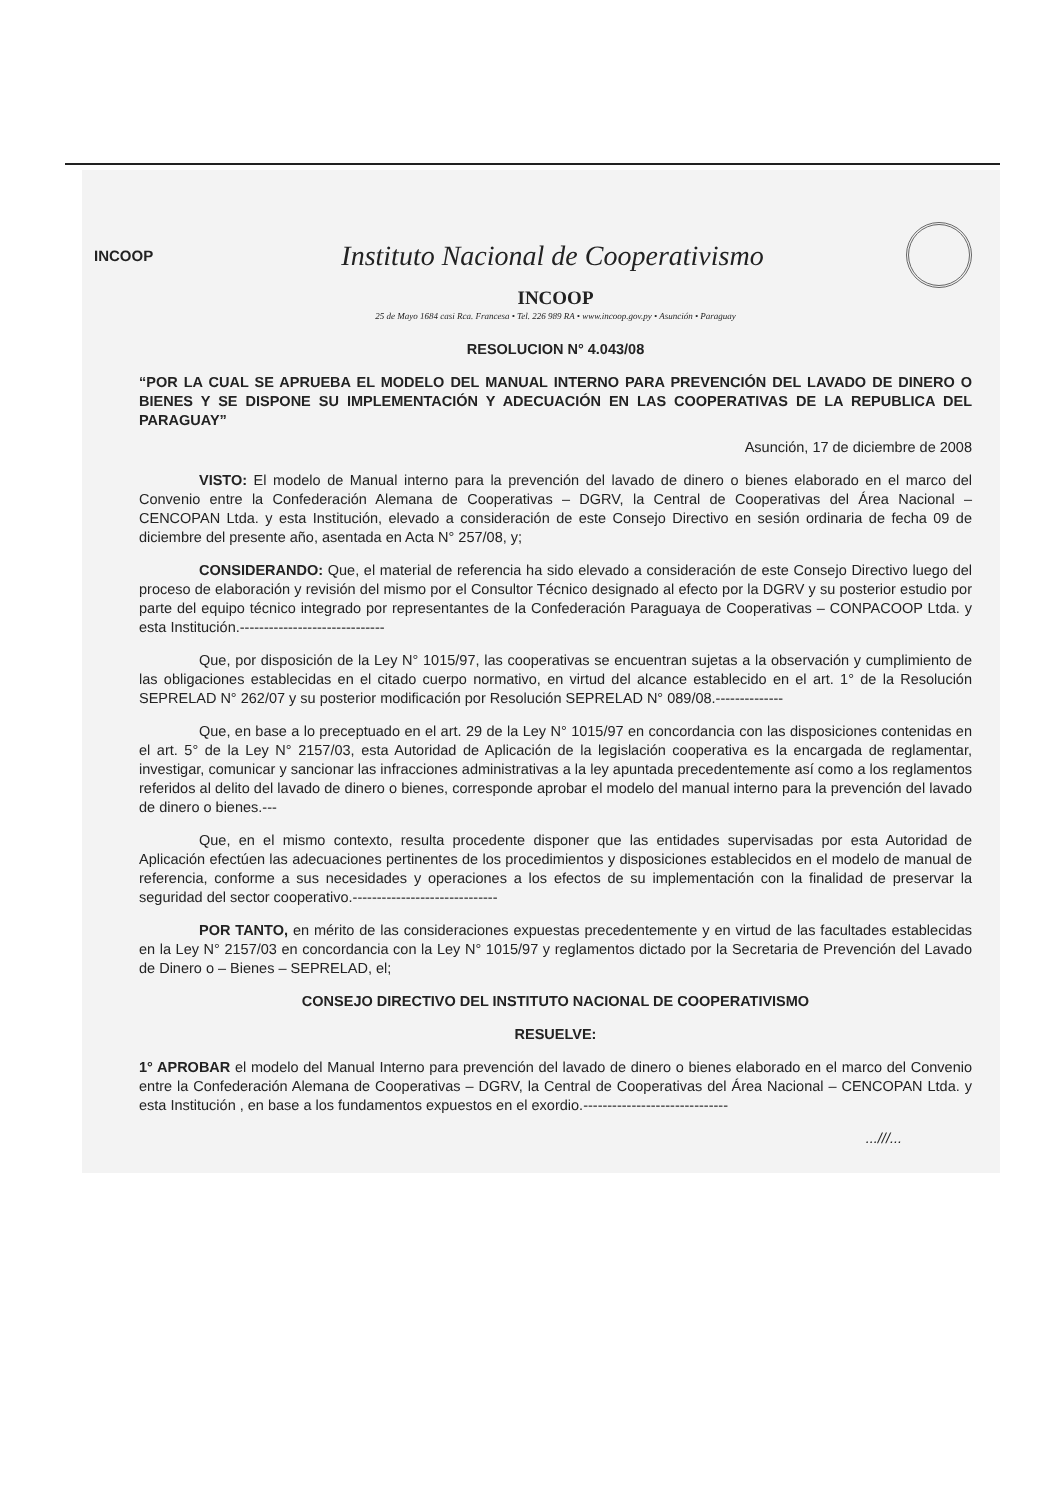INCOOP
Instituto Nacional de Cooperativismo
INCOOP
25 de Mayo 1684 casi Rca. Francesa • Tel. 226 989 RA • www.incoop.gov.py • Asunción • Paraguay
RESOLUCION N° 4.043/08
“POR LA CUAL SE APRUEBA EL MODELO DEL MANUAL INTERNO PARA PREVENCIÓN DEL LAVADO DE DINERO O BIENES Y SE DISPONE SU IMPLEMENTACIÓN Y ADECUACIÓN EN LAS COOPERATIVAS DE LA REPUBLICA DEL PARAGUAY”
Asunción, 17 de diciembre de 2008
VISTO: El modelo de Manual interno para la prevención del lavado de dinero o bienes elaborado en el marco del Convenio entre la Confederación Alemana de Cooperativas – DGRV, la Central de Cooperativas del Área Nacional – CENCOPAN Ltda. y esta Institución, elevado a consideración de este Consejo Directivo en sesión ordinaria de fecha 09 de diciembre del presente año, asentada en Acta N° 257/08, y;
CONSIDERANDO: Que, el material de referencia ha sido elevado a consideración de este Consejo Directivo luego del proceso de elaboración y revisión del mismo por el Consultor Técnico designado al efecto por la DGRV y su posterior estudio por parte del equipo técnico integrado por representantes de la Confederación Paraguaya de Cooperativas – CONPACOOP Ltda. y esta Institución.------------------------------
Que, por disposición de la Ley N° 1015/97, las cooperativas se encuentran sujetas a la observación y cumplimiento de las obligaciones establecidas en el citado cuerpo normativo, en virtud del alcance establecido en el art. 1° de la Resolución SEPRELAD N° 262/07 y su posterior modificación por Resolución SEPRELAD N° 089/08.--------------
Que, en base a lo preceptuado en el art. 29 de la Ley N° 1015/97 en concordancia con las disposiciones contenidas en el art. 5° de la Ley N° 2157/03, esta Autoridad de Aplicación de la legislación cooperativa es la encargada de reglamentar, investigar, comunicar y sancionar las infracciones administrativas a la ley apuntada precedentemente así como a los reglamentos referidos al delito del lavado de dinero o bienes, corresponde aprobar el modelo del manual interno para la prevención del lavado de dinero o bienes.---
Que, en el mismo contexto, resulta procedente disponer que las entidades supervisadas por esta Autoridad de Aplicación efectúen las adecuaciones pertinentes de los procedimientos y disposiciones establecidos en el modelo de manual de referencia, conforme a sus necesidades y operaciones a los efectos de su implementación con la finalidad de preservar la seguridad del sector cooperativo.------------------------------
POR TANTO, en mérito de las consideraciones expuestas precedentemente y en virtud de las facultades establecidas en la Ley N° 2157/03 en concordancia con la Ley N° 1015/97 y reglamentos dictado por la Secretaria de Prevención del Lavado de Dinero o – Bienes – SEPRELAD, el;
CONSEJO DIRECTIVO DEL INSTITUTO NACIONAL DE COOPERATIVISMO
RESUELVE:
1° APROBAR el modelo del Manual Interno para prevención del lavado de dinero o bienes elaborado en el marco del Convenio entre la Confederación Alemana de Cooperativas – DGRV, la Central de Cooperativas del Área Nacional – CENCOPAN Ltda. y esta Institución , en base a los fundamentos expuestos en el exordio.------------------------------
...///...